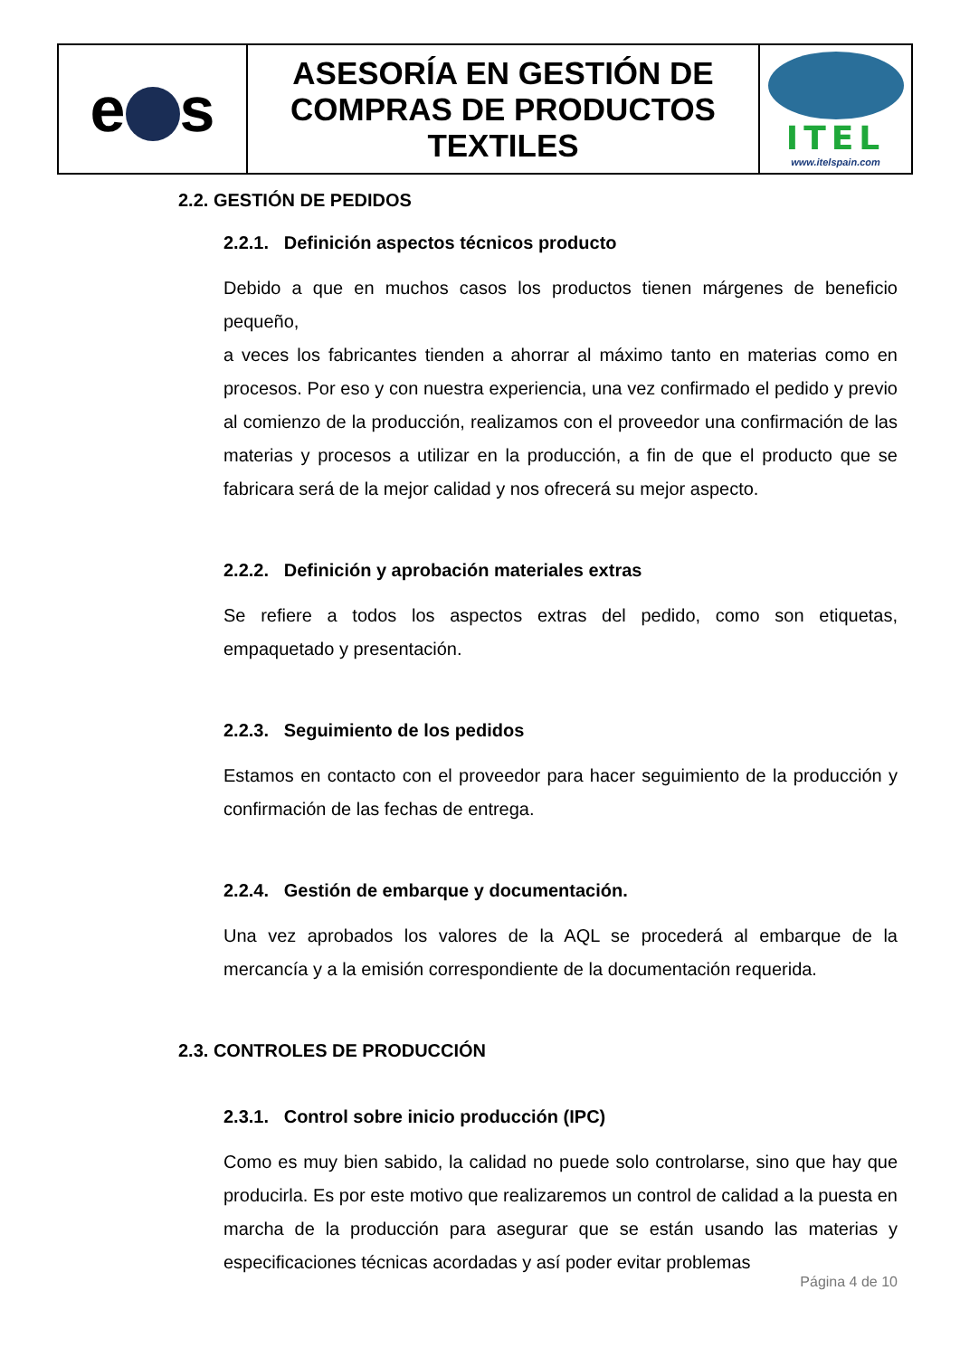| e s | ASESORÍA EN GESTIÓN DE COMPRAS DE PRODUCTOS TEXTILES | ITEL www.itelspain.com |
2.2. GESTIÓN DE PEDIDOS
2.2.1. Definición aspectos técnicos producto
Debido a que en muchos casos los productos tienen márgenes de beneficio pequeño,
a veces los fabricantes tienden a ahorrar al máximo tanto en materias como en procesos. Por eso y con nuestra experiencia, una vez confirmado el pedido y previo al comienzo de la producción, realizamos con el proveedor una confirmación de las materias y procesos a utilizar en la producción, a fin de que el producto que se fabricara será de la mejor calidad y nos ofrecerá su mejor aspecto.
2.2.2. Definición y aprobación materiales extras
Se refiere a todos los aspectos extras del pedido, como son etiquetas, empaquetado y presentación.
2.2.3. Seguimiento de los pedidos
Estamos en contacto con el proveedor para hacer seguimiento de la producción y confirmación de las fechas de entrega.
2.2.4. Gestión de embarque y documentación.
Una vez aprobados los valores de la AQL se procederá al embarque de la mercancía y a la emisión correspondiente de la documentación requerida.
2.3. CONTROLES DE PRODUCCIÓN
2.3.1. Control sobre inicio producción (IPC)
Como es muy bien sabido, la calidad no puede solo controlarse, sino que hay que producirla. Es por este motivo que realizaremos un control de calidad a la puesta en marcha de la producción para asegurar que se están usando las materias y especificaciones técnicas acordadas y así poder evitar problemas
Página 4 de 10